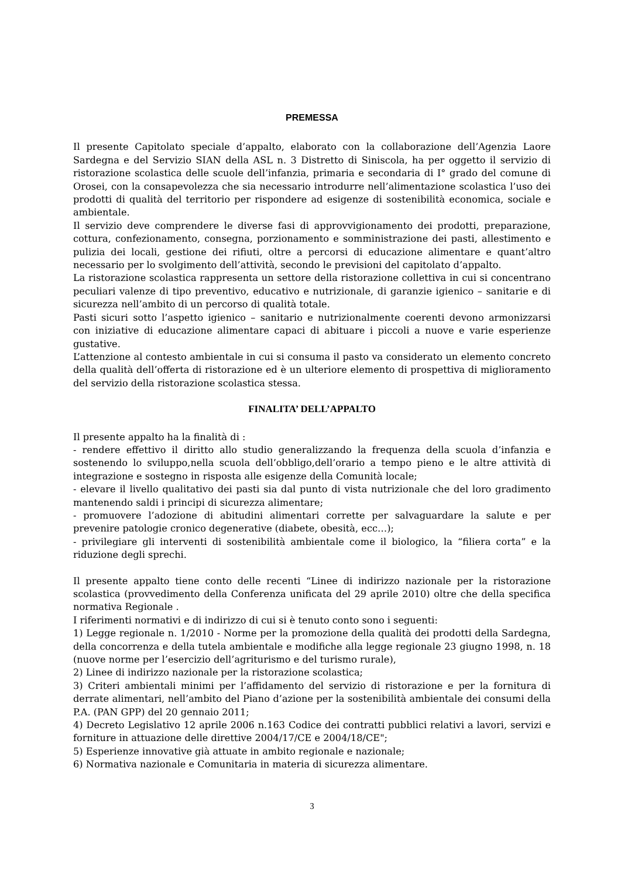PREMESSA
Il presente Capitolato speciale d’appalto, elaborato con la collaborazione dell’Agenzia Laore Sardegna e del Servizio SIAN della ASL n. 3 Distretto di Siniscola, ha per oggetto il servizio di ristorazione scolastica delle scuole dell’infanzia, primaria e secondaria di I° grado del comune di Orosei, con la consapevolezza che sia necessario introdurre nell’alimentazione scolastica l’uso dei prodotti di qualità del territorio per rispondere ad esigenze di sostenibilità economica, sociale e ambientale.
Il servizio deve comprendere le diverse fasi di approvvigionamento dei prodotti, preparazione, cottura, confezionamento, consegna, porzionamento e somministrazione dei pasti, allestimento e pulizia dei locali, gestione dei rifiuti, oltre a percorsi di educazione alimentare e quant’altro necessario per lo svolgimento dell’attività, secondo le previsioni del capitolato d’appalto.
La ristorazione scolastica rappresenta un settore della ristorazione collettiva in cui si concentrano peculiari valenze di tipo preventivo, educativo e nutrizionale, di garanzie igienico – sanitarie e di sicurezza nell’ambito di un percorso di qualità totale.
Pasti sicuri sotto l’aspetto igienico – sanitario e nutrizionalmente coerenti devono armonizzarsi con iniziative di educazione alimentare capaci di abituare i piccoli a nuove e varie esperienze gustative.
L’attenzione al contesto ambientale in cui si consuma il pasto va considerato un elemento concreto della qualità dell’offerta di ristorazione ed è un ulteriore elemento di prospettiva di miglioramento del servizio della ristorazione scolastica stessa.
FINALITA’ DELL’APPALTO
Il presente appalto ha la finalità di :
- rendere effettivo il diritto allo studio generalizzando la frequenza della scuola d’infanzia e sostenendo lo sviluppo,nella scuola dell’obbligo,dell’orario a tempo pieno e le altre attività di integrazione e sostegno in risposta alle esigenze della Comunità locale;
- elevare il livello qualitativo dei pasti sia dal punto di vista nutrizionale che del loro gradimento mantenendo saldi i principi di sicurezza alimentare;
- promuovere l’adozione di abitudini alimentari corrette per salvaguardare la salute e per prevenire patologie cronico degenerative (diabete, obesità, ecc…);
- privilegiare gli interventi di sostenibilità ambientale come il biologico, la “filiera corta” e la riduzione degli sprechi.
Il presente appalto tiene conto delle recenti “Linee di indirizzo nazionale per la ristorazione scolastica (provvedimento della Conferenza unificata del 29 aprile 2010) oltre che della specifica normativa Regionale .
I riferimenti normativi e di indirizzo di cui si è tenuto conto sono i seguenti:
1) Legge regionale n. 1/2010 - Norme per la promozione della qualità dei prodotti della Sardegna, della concorrenza e della tutela ambientale e modifiche alla legge regionale 23 giugno 1998, n. 18 (nuove norme per l’esercizio dell’agriturismo e del turismo rurale),
2) Linee di indirizzo nazionale per la ristorazione scolastica;
3) Criteri ambientali minimi per l’affidamento del servizio di ristorazione e per la fornitura di derrate alimentari, nell’ambito del Piano d’azione per la sostenibilità ambientale dei consumi della P.A. (PAN GPP) del 20 gennaio 2011;
4) Decreto Legislativo 12 aprile 2006 n.163 Codice dei contratti pubblici relativi a lavori, servizi e forniture in attuazione delle direttive 2004/17/CE e 2004/18/CE";
5) Esperienze innovative già attuate in ambito regionale e nazionale;
6) Normativa nazionale e Comunitaria in materia di sicurezza alimentare.
3